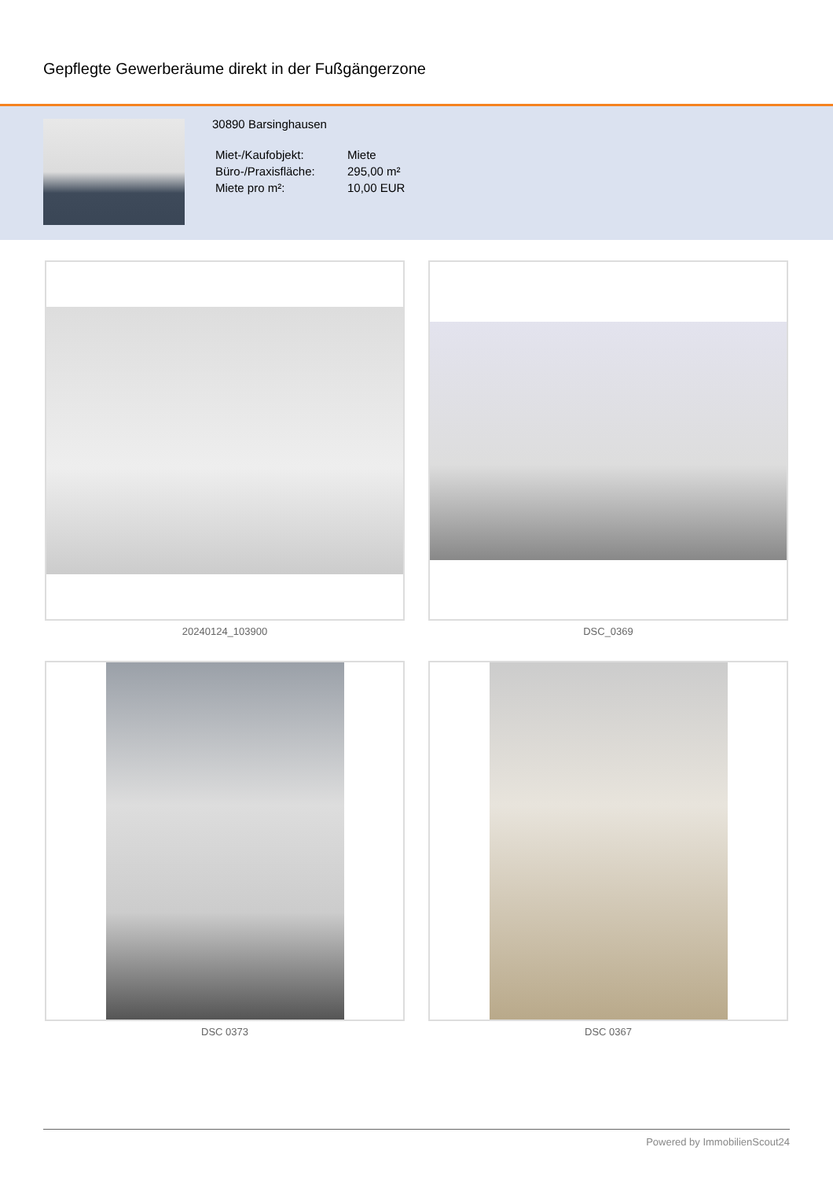Gepflegte Gewerberäume direkt in der Fußgängerzone
30890 Barsinghausen
| Miet-/Kaufobjekt: | Miete |
| Büro-/Praxisfläche: | 295,00 m² |
| Miete pro m²: | 10,00 EUR |
20240124_103900
DSC_0369
DSC 0373
DSC 0367
Powered by ImmobilienScout24